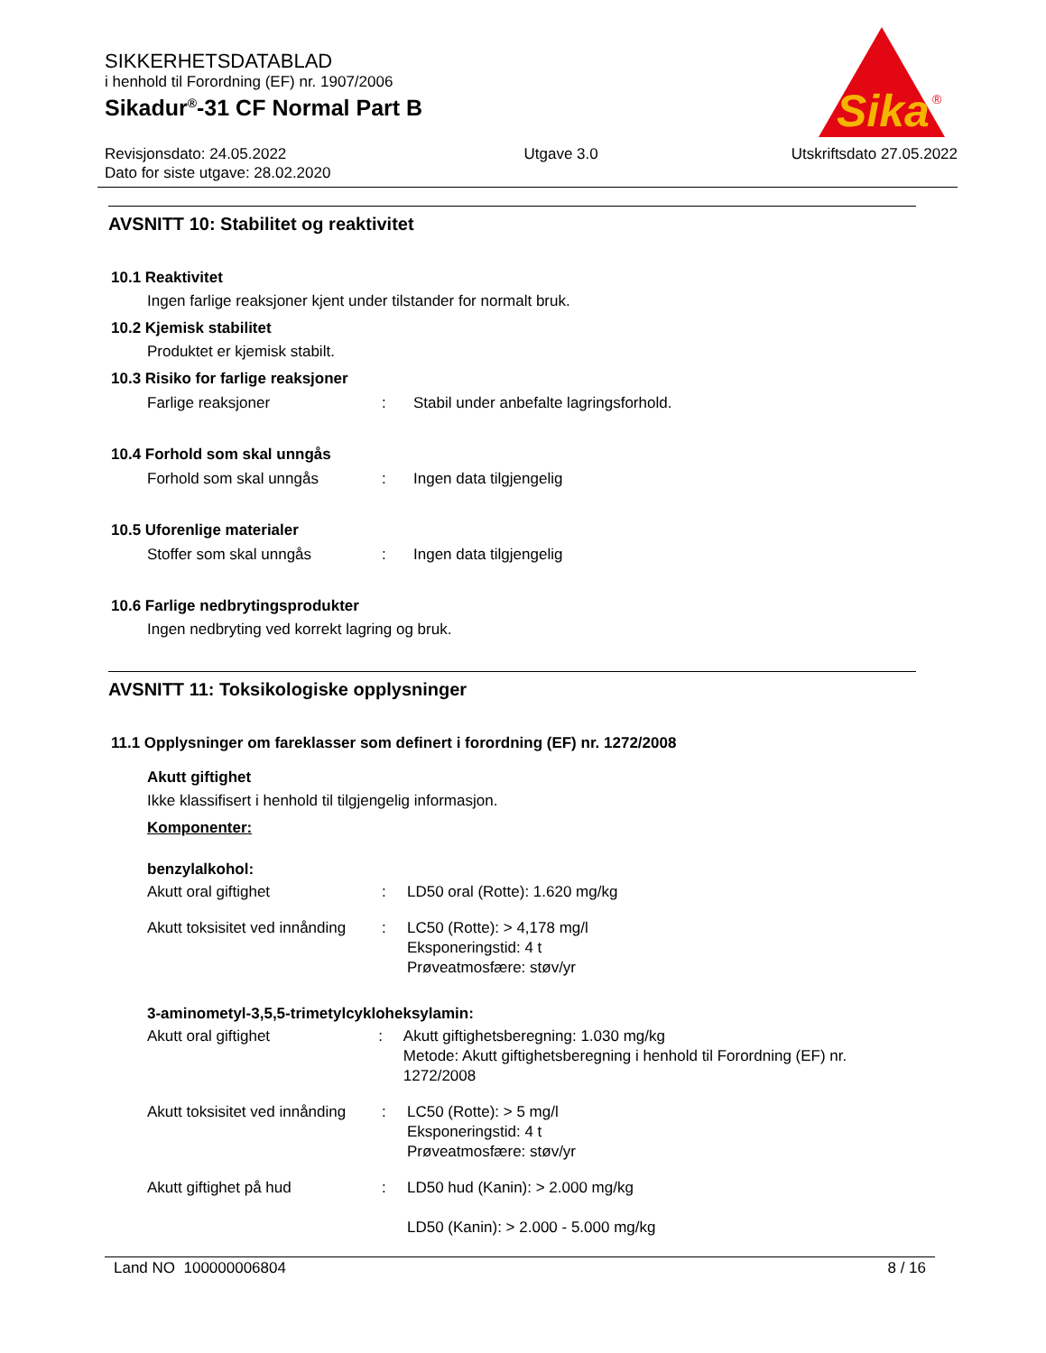Sika
®
SIKKERHETSDATABLAD
i henhold til Forordning (EF) nr. 1907/2006
Sikadur<sup>®</sup>-31 CF Normal Part B
Revisjonsdato: 24.05.2022
Dato for siste utgave: 28.02.2020
Utgave 3.0 Utskriftsdato 27.05.2022
AVSNITT 10: Stabilitet og reaktivitet
10.1 Reaktivitet
Ingen farlige reaksjoner kjent under tilstander for normalt bruk.
10.2 Kjemisk stabilitet
Produktet er kjemisk stabilt.
10.3 Risiko for farlige reaksjoner
Farlige reaksjoner : Stabil under anbefalte lagringsforhold.
10.4 Forhold som skal unngås
Forhold som skal unngås : Ingen data tilgjengelig
10.5 Uforenlige materialer
Stoffer som skal unngås : Ingen data tilgjengelig
10.6 Farlige nedbrytingsprodukter
Ingen nedbryting ved korrekt lagring og bruk.
AVSNITT 11: Toksikologiske opplysninger
11.1 Opplysninger om fareklasser som definert i forordning (EF) nr. 1272/2008
Akutt giftighet
Ikke klassifisert i henhold til tilgjengelig informasjon.
Komponenter:
benzylalkohol:
Akutt oral giftighet : LD50 oral (Rotte): 1.620 mg/kg
Akutt toksisitet ved innånding
: LC50 (Rotte): > 4,178 mg/l
Eksponeringstid: 4 t
Prøveatmosfære: støv/yr
3-aminometyl-3,5,5-trimetylcykloheksylamin:
Akutt oral giftighet : Akutt giftighetsberegning: 1.030 mg/kg
Metode: Akutt giftighetsberegning i henhold til Forordning (EF) nr. 1272/2008
Akutt toksisitet ved innånding
: LC50 (Rotte): > 5 mg/l
Eksponeringstid: 4 t
Prøveatmosfære: støv/yr
Akutt giftighet på hud : LD50 hud (Kanin): > 2.000 mg/kg
LD50 (Kanin): > 2.000 - 5.000 mg/kg
Land NO 100000006804 8 / 16